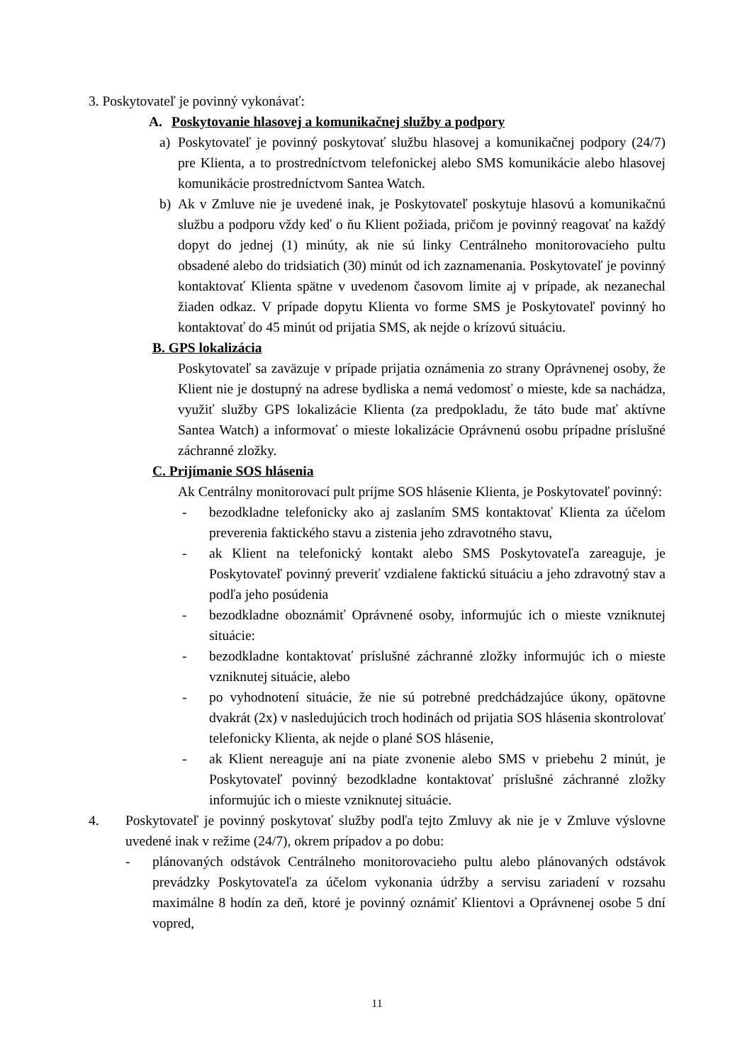3. Poskytovateľ je povinný vykonávať:
A. Poskytovanie hlasovej a komunikačnej služby a podpory
a) Poskytovateľ je povinný poskytovať službu hlasovej a komunikačnej podpory (24/7) pre Klienta, a to prostredníctvom telefonickej alebo SMS komunikácie alebo hlasovej komunikácie prostredníctvom Santea Watch.
b) Ak v Zmluve nie je uvedené inak, je Poskytovateľ poskytuje hlasovú a komunikačnú službu a podporu vždy keď o ňu Klient požiada, pričom je povinný reagovať na každý dopyt do jednej (1) minúty, ak nie sú linky Centrálneho monitorovacieho pultu obsadené alebo do tridsiatich (30) minút od ich zaznamenania. Poskytovateľ je povinný kontaktovať Klienta spätne v uvedenom časovom limite aj v prípade, ak nezanechal žiaden odkaz. V prípade dopytu Klienta vo forme SMS je Poskytovateľ povinný ho kontaktovať do 45 minút od prijatia SMS, ak nejde o krízovú situáciu.
B. GPS lokalizácia
Poskytovateľ sa zaväzuje v prípade prijatia oznámenia zo strany Oprávnenej osoby, že Klient nie je dostupný na adrese bydliska a nemá vedomosť o mieste, kde sa nachádza, využiť služby GPS lokalizácie Klienta (za predpokladu, že táto bude mať aktívne Santea Watch) a informovať o mieste lokalizácie Oprávnenú osobu prípadne príslušné záchranné zložky.
C. Prijímanie SOS hlásenia
Ak Centrálny monitorovací pult príjme SOS hlásenie Klienta, je Poskytovateľ povinný:
- bezodkladne telefonicky ako aj zaslaním SMS kontaktovať Klienta za účelom preverenia faktického stavu a zistenia jeho zdravotného stavu,
- ak Klient na telefonický kontakt alebo SMS Poskytovateľa zareaguje, je Poskytovateľ povinný preveriť vzdialene faktickú situáciu a jeho zdravotný stav a podľa jeho posúdenia
- bezodkladne oboznámiť Oprávnené osoby, informujúc ich o mieste vzniknutej situácie:
- bezodkladne kontaktovať príslušné záchranné zložky informujúc ich o mieste vzniknutej situácie, alebo
- po vyhodnotení situácie, že nie sú potrebné predchádzajúce úkony, opätovne dvakrát (2x) v nasledujúcich troch hodinách od prijatia SOS hlásenia skontrolovať telefonicky Klienta, ak nejde o plané SOS hlásenie,
- ak Klient nereaguje ani na piate zvonenie alebo SMS v priebehu 2 minút, je Poskytovateľ povinný bezodkladne kontaktovať príslušné záchranné zložky informujúc ich o mieste vzniknutej situácie.
4. Poskytovateľ je povinný poskytovať služby podľa tejto Zmluvy ak nie je v Zmluve výslovne uvedené inak v režime (24/7), okrem prípadov a po dobu:
- plánovaných odstávok Centrálneho monitorovacieho pultu alebo plánovaných odstávok prevádzky Poskytovateľa za účelom vykonania údržby a servisu zariadení v rozsahu maximálne 8 hodín za deň, ktoré je povinný oznámiť Klientovi a Oprávnenej osobe 5 dní vopred,
11